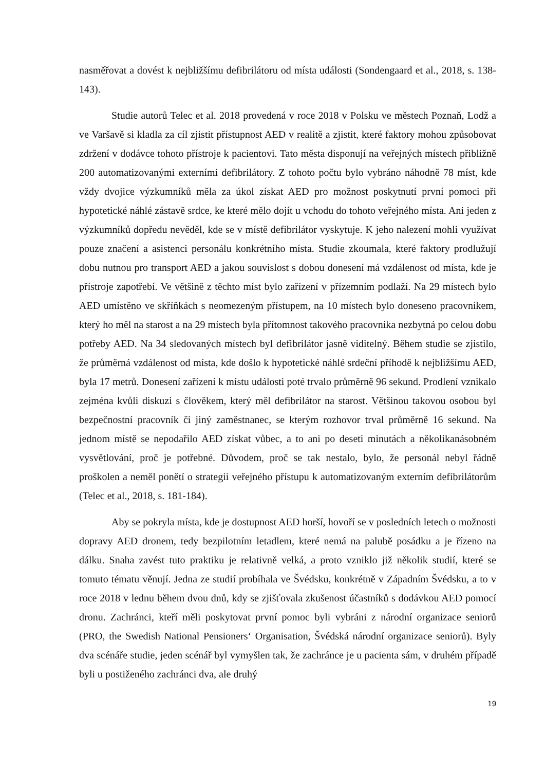nasměřovat a dovést k nejbližšímu defibrilátoru od místa události (Sondengaard et al., 2018, s. 138-143).
Studie autorů Telec et al. 2018 provedená v roce 2018 v Polsku ve městech Poznaň, Lodž a ve Varšavě si kladla za cíl zjistit přístupnost AED v realitě a zjistit, které faktory mohou způsobovat zdržení v dodávce tohoto přístroje k pacientovi. Tato města disponují na veřejných místech přibližně 200 automatizovanými externími defibrilátory. Z tohoto počtu bylo vybráno náhodně 78 míst, kde vždy dvojice výzkumníků měla za úkol získat AED pro možnost poskytnutí první pomoci při hypotetické náhlé zástavě srdce, ke které mělo dojít u vchodu do tohoto veřejného místa. Ani jeden z výzkumníků dopředu nevěděl, kde se v místě defibrilátor vyskytuje. K jeho nalezení mohli využívat pouze značení a asistenci personálu konkrétního místa. Studie zkoumala, které faktory prodlužují dobu nutnou pro transport AED a jakou souvislost s dobou donesení má vzdálenost od místa, kde je přístroje zapotřebí. Ve většině z těchto míst bylo zařízení v přízemním podlaží. Na 29 místech bylo AED umístěno ve skříňkách s neomezeným přístupem, na 10 místech bylo doneseno pracovníkem, který ho měl na starost a na 29 místech byla přítomnost takového pracovníka nezbytná po celou dobu potřeby AED. Na 34 sledovaných místech byl defibrilátor jasně viditelný. Během studie se zjistilo, že průměrná vzdálenost od místa, kde došlo k hypotetické náhlé srdeční příhodě k nejbližšímu AED, byla 17 metrů. Donesení zařízení k místu události poté trvalo průměrně 96 sekund. Prodlení vznikalo zejména kvůli diskuzi s člověkem, který měl defibrilátor na starost. Většinou takovou osobou byl bezpečnostní pracovník či jiný zaměstnanec, se kterým rozhovor trval průměrně 16 sekund. Na jednom místě se nepodařilo AED získat vůbec, a to ani po deseti minutách a několikanásobném vysvětlování, proč je potřebné. Důvodem, proč se tak nestalo, bylo, že personál nebyl řádně proškolen a neměl ponětí o strategii veřejného přístupu k automatizovaným externím defibrilátorům (Telec et al., 2018, s. 181-184).
Aby se pokryla místa, kde je dostupnost AED horší, hovoří se v posledních letech o možnosti dopravy AED dronem, tedy bezpilotním letadlem, které nemá na palubě posádku a je řízeno na dálku. Snaha zavést tuto praktiku je relativně velká, a proto vzniklo již několik studií, které se tomuto tématu věnují. Jedna ze studií probíhala ve Švédsku, konkrétně v Západním Švédsku, a to v roce 2018 v lednu během dvou dnů, kdy se zjišťovala zkušenost účastníků s dodávkou AED pomocí dronu. Zachránci, kteří měli poskytovat první pomoc byli vybráni z národní organizace seniorů (PRO, the Swedish National Pensioners‘ Organisation, Švédská národní organizace seniorů). Byly dva scénáře studie, jeden scénář byl vymyšlen tak, že zachránce je u pacienta sám, v druhém případě byli u postiženého zachránci dva, ale druhý
19